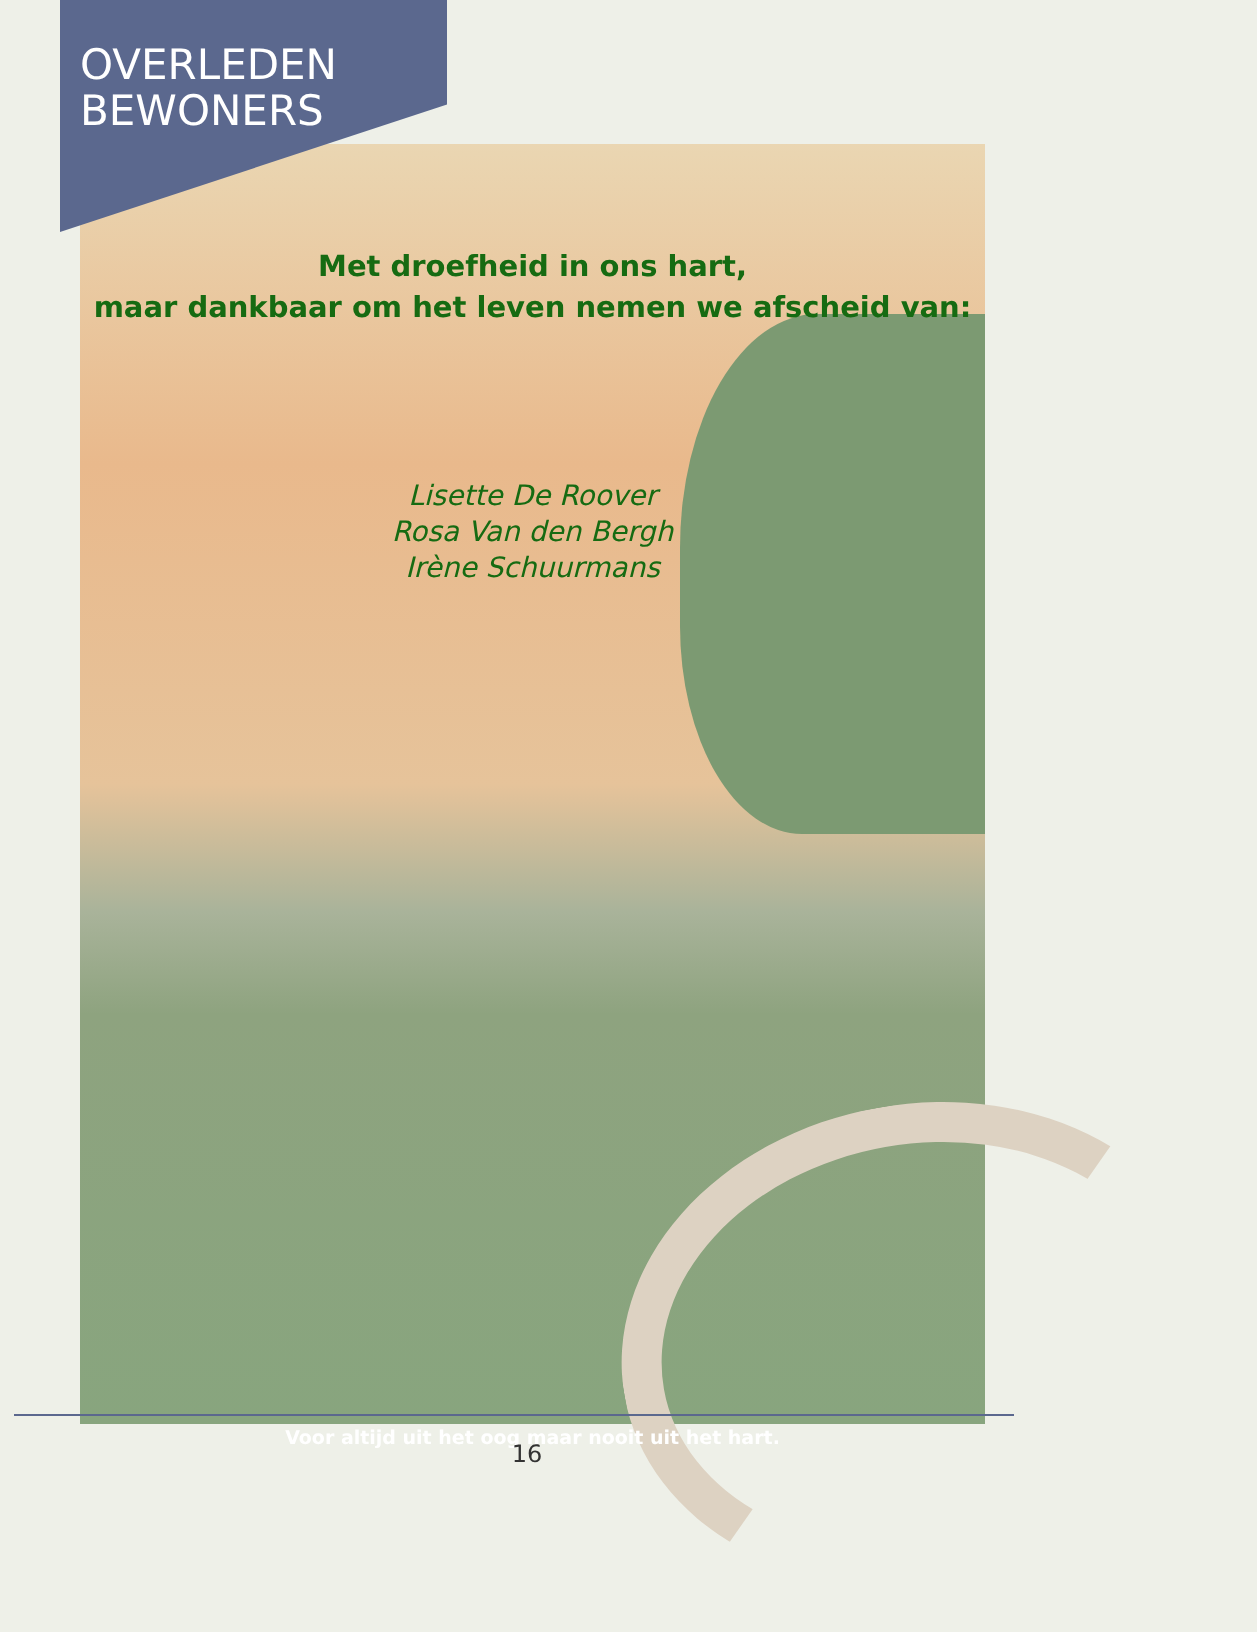OVERLEDEN
BEWONERS
Met droefheid in ons hart,
maar dankbaar om het leven nemen we afscheid van:
Lisette De Roover
Rosa Van den Bergh
Irène Schuurmans
Voor altijd uit het oog maar nooit uit het hart.
16